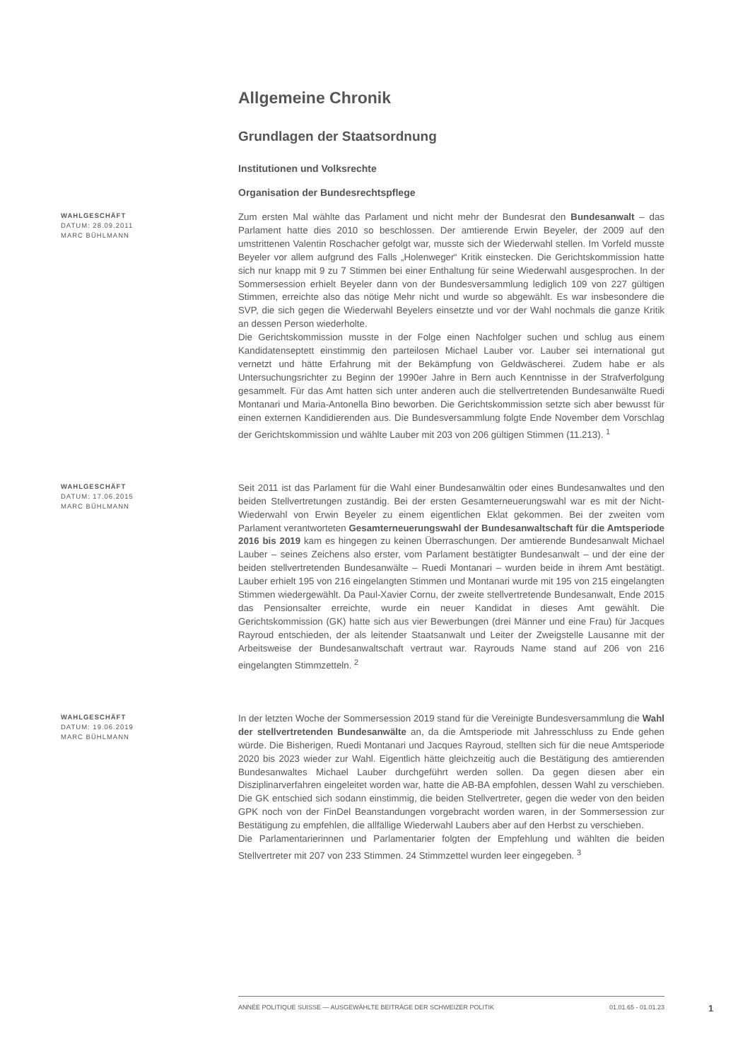Allgemeine Chronik
Grundlagen der Staatsordnung
Institutionen und Volksrechte
Organisation der Bundesrechtspflege
WAHLGESCHÄFT
DATUM: 28.09.2011
MARC BÜHLMANN
Zum ersten Mal wählte das Parlament und nicht mehr der Bundesrat den Bundesanwalt – das Parlament hatte dies 2010 so beschlossen. Der amtierende Erwin Beyeler, der 2009 auf den umstrittenen Valentin Roschacher gefolgt war, musste sich der Wiederwahl stellen. Im Vorfeld musste Beyeler vor allem aufgrund des Falls „Holenweger“ Kritik einstecken. Die Gerichtskommission hatte sich nur knapp mit 9 zu 7 Stimmen bei einer Enthaltung für seine Wiederwahl ausgesprochen. In der Sommersession erhielt Beyeler dann von der Bundesversammlung lediglich 109 von 227 gültigen Stimmen, erreichte also das nötige Mehr nicht und wurde so abgewählt. Es war insbesondere die SVP, die sich gegen die Wiederwahl Beyelers einsetzte und vor der Wahl nochmals die ganze Kritik an dessen Person wiederholte.
Die Gerichtskommission musste in der Folge einen Nachfolger suchen und schlug aus einem Kandidatenseptett einstimmig den parteilosen Michael Lauber vor. Lauber sei international gut vernetzt und hätte Erfahrung mit der Bekämpfung von Geldwäscherei. Zudem habe er als Untersuchungsrichter zu Beginn der 1990er Jahre in Bern auch Kenntnisse in der Strafverfolgung gesammelt. Für das Amt hatten sich unter anderen auch die stellvertretenden Bundesanwälte Ruedi Montanari und Maria-Antonella Bino beworben. Die Gerichtskommission setzte sich aber bewusst für einen externen Kandidierenden aus. Die Bundesversammlung folgte Ende November dem Vorschlag der Gerichtskommission und wählte Lauber mit 203 von 206 gültigen Stimmen (11.213). <sup>1</sup>
WAHLGESCHÄFT
DATUM: 17.06.2015
MARC BÜHLMANN
Seit 2011 ist das Parlament für die Wahl einer Bundesanwältin oder eines Bundesanwaltes und den beiden Stellvertretungen zuständig. Bei der ersten Gesamterneuerungswahl war es mit der Nicht-Wiederwahl von Erwin Beyeler zu einem eigentlichen Eklat gekommen. Bei der zweiten vom Parlament verantworteten Gesamterneuerungswahl der Bundesanwaltschaft für die Amtsperiode 2016 bis 2019 kam es hingegen zu keinen Überraschungen. Der amtierende Bundesanwalt Michael Lauber – seines Zeichens also erster, vom Parlament bestätigter Bundesanwalt – und der eine der beiden stellvertretenden Bundesanwälte – Ruedi Montanari – wurden beide in ihrem Amt bestätigt. Lauber erhielt 195 von 216 eingelangten Stimmen und Montanari wurde mit 195 von 215 eingelangten Stimmen wiedergewählt. Da Paul-Xavier Cornu, der zweite stellvertretende Bundesanwalt, Ende 2015 das Pensionsalter erreichte, wurde ein neuer Kandidat in dieses Amt gewählt. Die Gerichtskommission (GK) hatte sich aus vier Bewerbungen (drei Männer und eine Frau) für Jacques Rayroud entschieden, der als leitender Staatsanwalt und Leiter der Zweigstelle Lausanne mit der Arbeitsweise der Bundesanwaltschaft vertraut war. Rayrouds Name stand auf 206 von 216 eingelangten Stimmzetteln. <sup>2</sup>
WAHLGESCHÄFT
DATUM: 19.06.2019
MARC BÜHLMANN
In der letzten Woche der Sommersession 2019 stand für die Vereinigte Bundesversammlung die Wahl der stellvertretenden Bundesanwälte an, da die Amtsperiode mit Jahresschluss zu Ende gehen würde. Die Bisherigen, Ruedi Montanari und Jacques Rayroud, stellten sich für die neue Amtsperiode 2020 bis 2023 wieder zur Wahl. Eigentlich hätte gleichzeitig auch die Bestätigung des amtierenden Bundesanwaltes Michael Lauber durchgeführt werden sollen. Da gegen diesen aber ein Disziplinarverfahren eingeleitet worden war, hatte die AB-BA empfohlen, dessen Wahl zu verschieben. Die GK entschied sich sodann einstimmig, die beiden Stellvertreter, gegen die weder von den beiden GPK noch von der FinDel Beanstandungen vorgebracht worden waren, in der Sommersession zur Bestätigung zu empfehlen, die allfällige Wiederwahl Laubers aber auf den Herbst zu verschieben.
Die Parlamentarierinnen und Parlamentarier folgten der Empfehlung und wählten die beiden Stellvertreter mit 207 von 233 Stimmen. 24 Stimmzettel wurden leer eingegeben. <sup>3</sup>
ANNÉE POLITIQUE SUISSE — AUSGEWÄHLTE BEITRÄGE DER SCHWEIZER POLITIK 01.01.65 - 01.01.23
1